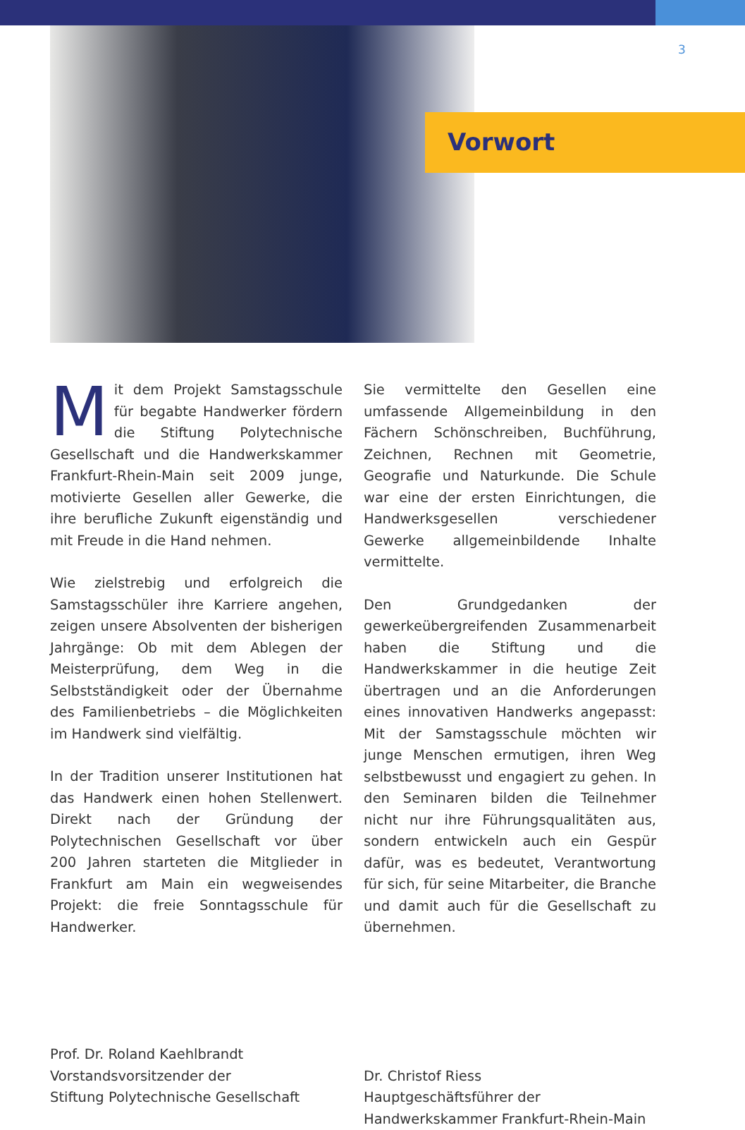3
Vorwort
Mit dem Projekt Samstagsschule für begabte Handwerker fördern die Stiftung Polytechnische Gesellschaft und die Handwerkskammer Frankfurt-Rhein-Main seit 2009 junge, motivierte Gesellen aller Gewerke, die ihre berufliche Zukunft eigenständig und mit Freude in die Hand nehmen.
Wie zielstrebig und erfolgreich die Samstagsschüler ihre Karriere angehen, zeigen unsere Absolventen der bisherigen Jahrgänge: Ob mit dem Ablegen der Meisterprüfung, dem Weg in die Selbstständigkeit oder der Übernahme des Familienbetriebs – die Möglichkeiten im Handwerk sind vielfältig.
In der Tradition unserer Institutionen hat das Handwerk einen hohen Stellenwert. Direkt nach der Gründung der Polytechnischen Gesellschaft vor über 200 Jahren starteten die Mitglieder in Frankfurt am Main ein wegweisendes Projekt: die freie Sonntagsschule für Handwerker.
Prof. Dr. Roland Kaehlbrandt
Vorstandsvorsitzender der
Stiftung Polytechnische Gesellschaft
Sie vermittelte den Gesellen eine umfassende Allgemeinbildung in den Fächern Schönschreiben, Buchführung, Zeichnen, Rechnen mit Geometrie, Geografie und Naturkunde. Die Schule war eine der ersten Einrichtungen, die Handwerksgesellen verschiedener Gewerke allgemeinbildende Inhalte vermittelte.
Den Grundgedanken der gewerkeübergreifenden Zusammenarbeit haben die Stiftung und die Handwerkskammer in die heutige Zeit übertragen und an die Anforderungen eines innovativen Handwerks angepasst: Mit der Samstagsschule möchten wir junge Menschen ermutigen, ihren Weg selbstbewusst und engagiert zu gehen. In den Seminaren bilden die Teilnehmer nicht nur ihre Führungsqualitäten aus, sondern entwickeln auch ein Gespür dafür, was es bedeutet, Verantwortung für sich, für seine Mitarbeiter, die Branche und damit auch für die Gesellschaft zu übernehmen.
Dr. Christof Riess
Hauptgeschäftsführer der
Handwerkskammer Frankfurt-Rhein-Main